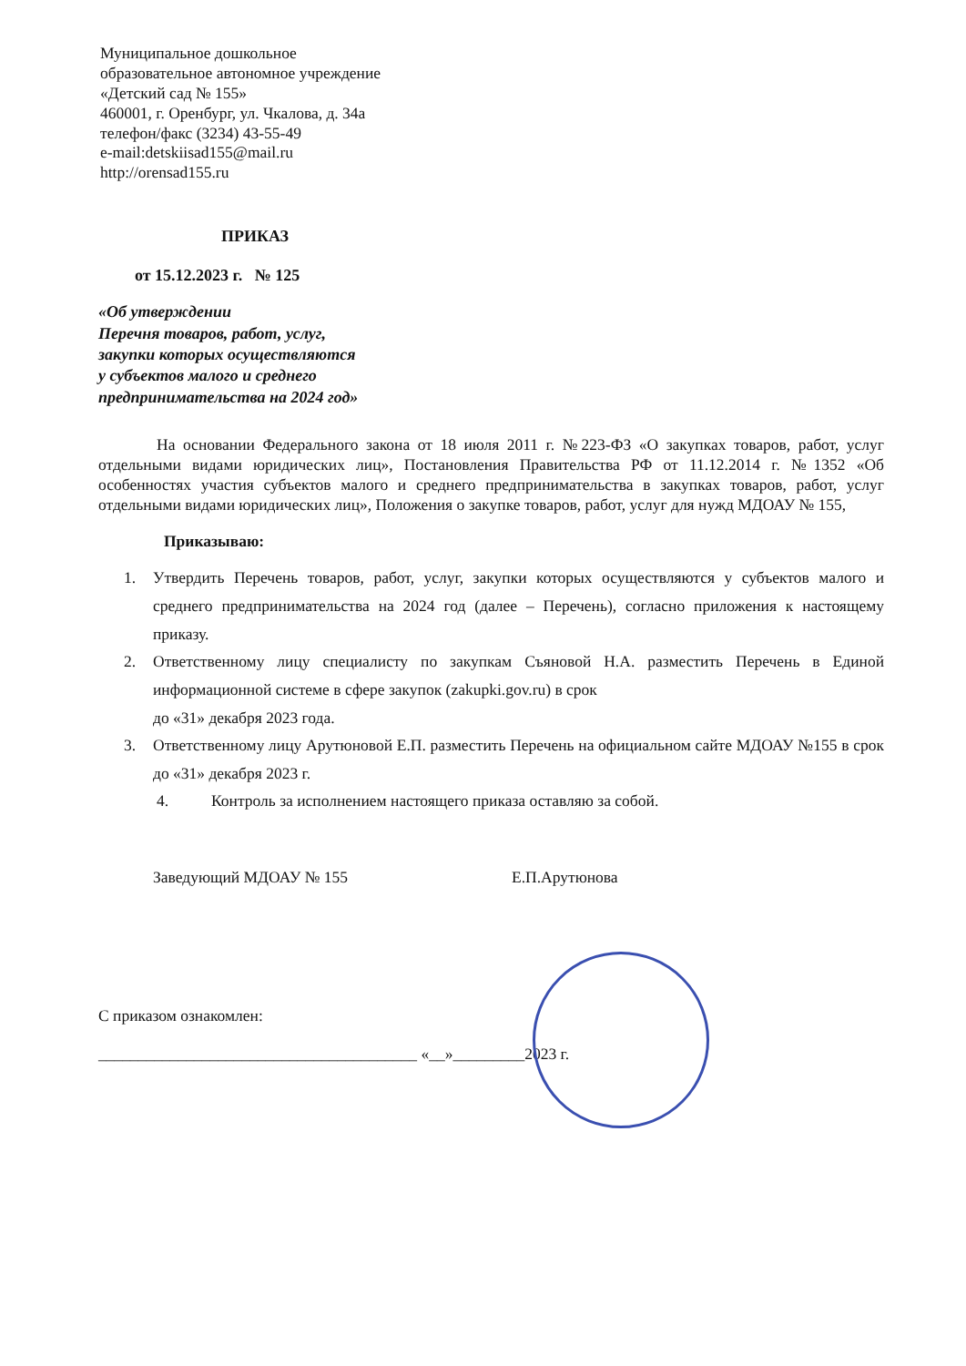Муниципальное дошкольное
образовательное автономное учреждение
«Детский сад № 155»
460001, г. Оренбург, ул. Чкалова, д. 34а
телефон/факс (3234) 43-55-49
e-mail:detskiisad155@mail.ru
http://orensad155.ru
ПРИКАЗ
от 15.12.2023 г. № 125
«Об утверждении
Перечня товаров, работ, услуг,
закупки которых осуществляются
у субъектов малого и среднего
предпринимательства на 2024 год»
На основании Федерального закона от 18 июля 2011 г. №223-ФЗ «О закупках товаров, работ, услуг отдельными видами юридических лиц», Постановления Правительства РФ от 11.12.2014 г. №1352 «Об особенностях участия субъектов малого и среднего предпринимательства в закупках товаров, работ, услуг отдельными видами юридических лиц», Положения о закупке товаров, работ, услуг для нужд МДОАУ № 155,
Приказываю:
1. Утвердить Перечень товаров, работ, услуг, закупки которых осуществляются у субъектов малого и среднего предпринимательства на 2024 год (далее – Перечень), согласно приложения к настоящему приказу.
2. Ответственному лицу специалисту по закупкам Съяновой Н.А. разместить Перечень в Единой информационной системе в сфере закупок (zakupki.gov.ru) в срок
до «31» декабря 2023 года.
3. Ответственному лицу Арутюновой Е.П. разместить Перечень на официальном сайте МДОАУ №155 в срок до «31» декабря 2023 г.
4. Контроль за исполнением настоящего приказа оставляю за собой.
Заведующий МДОАУ № 155 Е.П.Арутюнова
С приказом ознакомлен:
________________________________________ «__»_________2023 г.